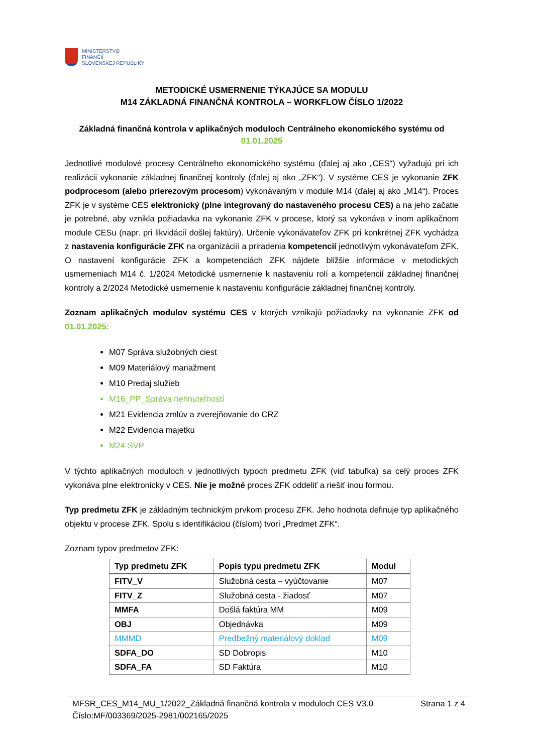MINISTERSTVO
FINANCIÍ
SLOVENSKEJ REPUBLIKY
METODICKÉ USMERNENIE TÝKAJÚCE SA MODULU
M14 ZÁKLADNÁ FINANČNÁ KONTROLA – WORKFLOW ČÍSLO 1/2022
Základná finančná kontrola v aplikačných moduloch Centrálneho ekonomického systému od 01.01.2025
Jednotlivé modulové procesy Centrálneho ekonomického systému (ďalej aj ako „CES“) vyžadujú pri ich realizácii vykonanie základnej finančnej kontroly (ďalej aj ako „ZFK“). V systéme CES je vykonanie ZFK podprocesom (alebo prierezovým procesom) vykonávaným v module M14 (ďalej aj ako „M14“). Proces ZFK je v systéme CES elektronický (plne integrovaný do nastaveného procesu CES) a na jeho začatie je potrebné, aby vznikla požiadavka na vykonanie ZFK v procese, ktorý sa vykonáva v inom aplikačnom module CESu (napr. pri likvidácií došlej faktúry). Určenie vykonávateľov ZFK pri konkrétnej ZFK vychádza z nastavenia konfigurácie ZFK na organizáciii a priradenia kompetencií jednotlivým vykonávateľom ZFK. O nastavení konfigurácie ZFK a kompetenciách ZFK nájdete bližšie informácie v metodických usmerneniach M14 č. 1/2024 Metodické usmernenie k nastaveniu rolí a kompetencií základnej finančnej kontroly a 2/2024 Metodické usmernenie k nastaveniu konfigurácie základnej finančnej kontroly.
Zoznam aplikačných modulov systému CES v ktorých vznikajú požiadavky na vykonanie ZFK od 01.01.2025:
M07 Správa služobných ciest
M09 Materiálový manažment
M10 Predaj služieb
M16_PP_Správa nehnuteľností
M21 Evidencia zmlúv a zverejňovanie do CRZ
M22 Evidencia majetku
M24 SVP
V týchto aplikačných moduloch v jednotlivých typoch predmetu ZFK (viď tabuľka) sa celý proces ZFK vykonáva plne elektronicky v CES. Nie je možné proces ZFK oddeliť a riešiť inou formou.
Typ predmetu ZFK je základným technickým prvkom procesu ZFK. Jeho hodnota definuje typ aplikačného objektu v procese ZFK. Spolu s identifikáciou (číslom) tvorí „Predmet ZFK“.
Zoznam typov predmetov ZFK:
| Typ predmetu ZFK | Popis typu predmetu ZFK | Modul |
| --- | --- | --- |
| FITV_V | Služobná cesta – vyúčtovanie | M07 |
| FITV_Z | Služobná cesta - žiadosť | M07 |
| MMFA | Došlá faktúra MM | M09 |
| OBJ | Objednávka | M09 |
| MMMD | Predbežný materiálový doklad | M09 |
| SDFA_DO | SD Dobropis | M10 |
| SDFA_FA | SD Faktúra | M10 |
MFSR_CES_M14_MU_1/2022_Základná finančná kontrola v moduloch CES V3.0
Číslo:MF/003369/2025-2981/002165/2025 Strana 1 z 4